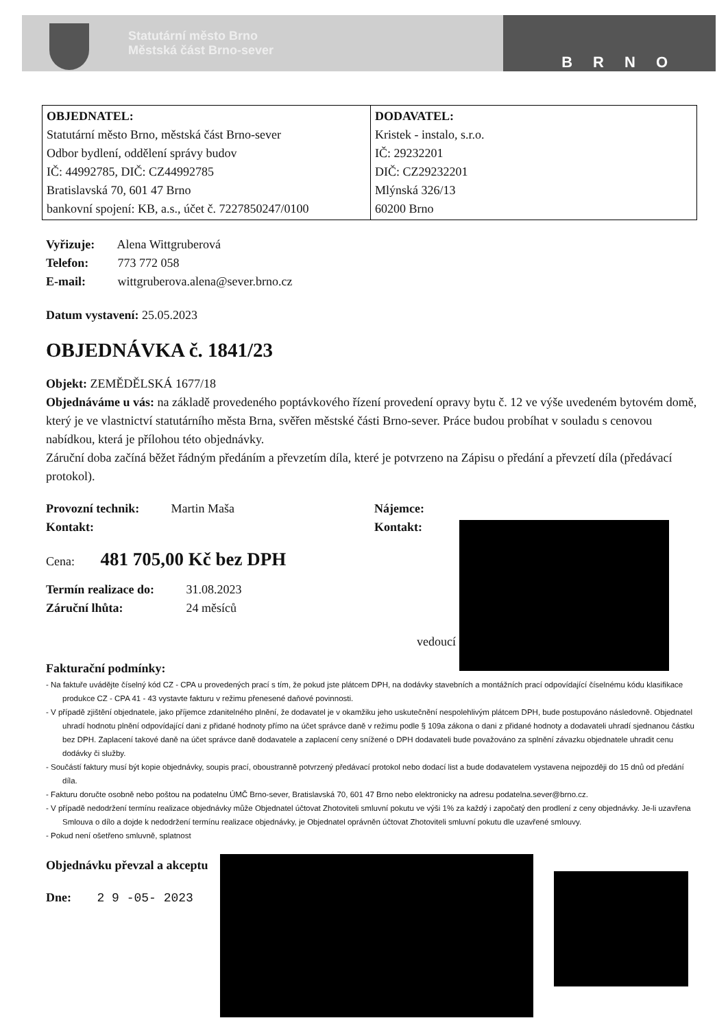Statutární město Brno
Městská část Brno-sever
BRNO
| OBJEDNATEL: Statutární město Brno, městská část Brno-sever Odbor bydlení, oddělení správy budov IČ: 44992785, DIČ: CZ44992785 Bratislavská 70, 601 47 Brno bankovní spojení: KB, a.s., účet č. 7227850247/0100 | DODAVATEL: Kristek - instalo, s.r.o. IČ: 29232201 DIČ: CZ29232201 Mlýnská 326/13 60200 Brno |
Vyřizuje: Alena Wittgruberová
Telefon: 773 772 058
E-mail: wittgruberova.alena@sever.brno.cz
Datum vystavení: 25.05.2023
OBJEDNÁVKA č. 1841/23
Objekt: ZEMĚDĚLSKÁ 1677/18
Objednáváme u vás: na základě provedeného poptávkového řízení provedení opravy bytu č. 12 ve výše uvedeném bytovém domě, který je ve vlastnictví statutárního města Brna, svěřen městské části Brno-sever. Práce budou probíhat v souladu s cenovou nabídkou, která je přílohou této objednávky.
Záruční doba začíná běžet řádným předáním a převzetím díla, které je potvrzeno na Zápisu o předání a převzetí díla (předávací protokol).
Provozní technik: Martin Maša
Kontakt:
Nájemce:
Kontakt:
Cena: 481 705,00 Kč bez DPH
Termín realizace do: 31.08.2023
Záruční lhůta: 24 měsíců
vedoucí
Fakturační podmínky:
- Na faktuře uvádějte číselný kód CZ - CPA u provedených prací s tím, že pokud jste plátcem DPH, na dodávky stavebních a montážních prací odpovídající číselnému kódu klasifikace produkce CZ - CPA 41 - 43 vystavte fakturu v režimu přenesené daňové povinnosti.
- V případě zjištění objednatele, jako příjemce zdanitelného plnění, že dodavatel je v okamžiku jeho uskutečnění nespolehlivým plátcem DPH, bude postupováno následovně. Objednatel uhradí hodnotu plnění odpovídající dani z přidané hodnoty přímo na účet správce daně v režimu podle § 109a zákona o dani z přidané hodnoty a dodavateli uhradí sjednanou částku bez DPH. Zaplacení takové daně na účet správce daně dodavatele a zaplacení ceny snížené o DPH dodavateli bude považováno za splnění závazku objednatele uhradit cenu dodávky či služby.
- Součástí faktury musí být kopie objednávky, soupis prací, oboustranně potvrzený předávací protokol nebo dodací list a bude dodavatelem vystavena nejpozději do 15 dnů od předání díla.
- Fakturu doručte osobně nebo poštou na podatelnu ÚMČ Brno-sever, Bratislavská 70, 601 47 Brno nebo elektronicky na adresu podatelna.sever@brno.cz.
- V případě nedodržení termínu realizace objednávky může Objednatel účtovat Zhotoviteli smluvní pokutu ve výši 1% za každý i započatý den prodlení z ceny objednávky. Je-li uzavřena Smlouva o dílo a dojde k nedodržení termínu realizace objednávky, je Objednatel oprávněn účtovat Zhotoviteli smluvní pokutu dle uzavřené smlouvy.
- Pokud není ošetřeno smluvně, splatnost
Objednávku převzal a akceptu
Dne: 2 9 -05- 2023